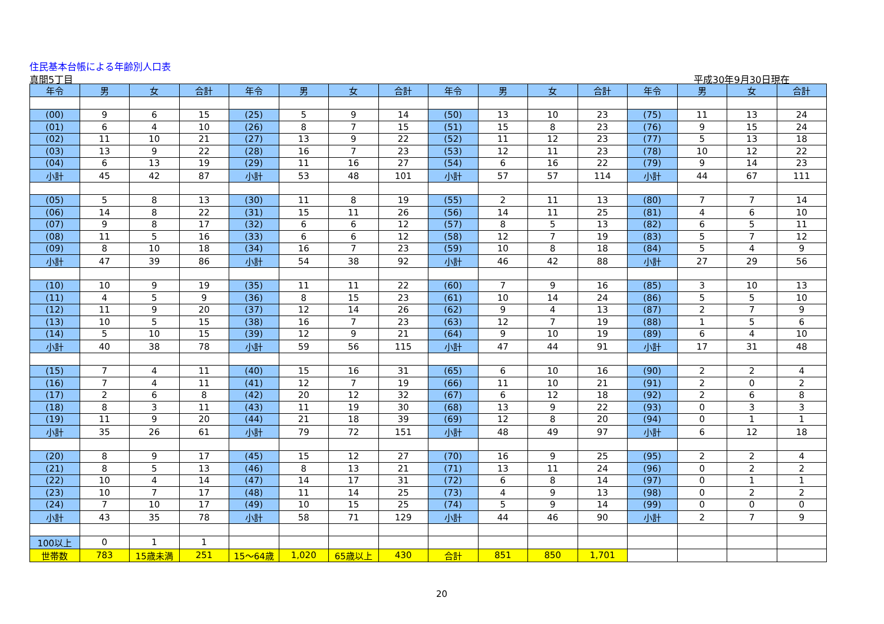住民基本台帳による年齢別人口表
真間5丁目 平成30年9月30日現在
| 年令 | 男 | 女 | 合計 | 年令 | 男 | 女 | 合計 | 年令 | 男 | 女 | 合計 | 年令 | 男 | 女 | 合計 |
| --- | --- | --- | --- | --- | --- | --- | --- | --- | --- | --- | --- | --- | --- | --- | --- |
| (00) | 9 | 6 | 15 | (25) | 5 | 9 | 14 | (50) | 13 | 10 | 23 | (75) | 11 | 13 | 24 |
| (01) | 6 | 4 | 10 | (26) | 8 | 7 | 15 | (51) | 15 | 8 | 23 | (76) | 9 | 15 | 24 |
| (02) | 11 | 10 | 21 | (27) | 13 | 9 | 22 | (52) | 11 | 12 | 23 | (77) | 5 | 13 | 18 |
| (03) | 13 | 9 | 22 | (28) | 16 | 7 | 23 | (53) | 12 | 11 | 23 | (78) | 10 | 12 | 22 |
| (04) | 6 | 13 | 19 | (29) | 11 | 16 | 27 | (54) | 6 | 16 | 22 | (79) | 9 | 14 | 23 |
| 小計 | 45 | 42 | 87 | 小計 | 53 | 48 | 101 | 小計 | 57 | 57 | 114 | 小計 | 44 | 67 | 111 |
| (05) | 5 | 8 | 13 | (30) | 11 | 8 | 19 | (55) | 2 | 11 | 13 | (80) | 7 | 7 | 14 |
| (06) | 14 | 8 | 22 | (31) | 15 | 11 | 26 | (56) | 14 | 11 | 25 | (81) | 4 | 6 | 10 |
| (07) | 9 | 8 | 17 | (32) | 6 | 6 | 12 | (57) | 8 | 5 | 13 | (82) | 6 | 5 | 11 |
| (08) | 11 | 5 | 16 | (33) | 6 | 6 | 12 | (58) | 12 | 7 | 19 | (83) | 5 | 7 | 12 |
| (09) | 8 | 10 | 18 | (34) | 16 | 7 | 23 | (59) | 10 | 8 | 18 | (84) | 5 | 4 | 9 |
| 小計 | 47 | 39 | 86 | 小計 | 54 | 38 | 92 | 小計 | 46 | 42 | 88 | 小計 | 27 | 29 | 56 |
| (10) | 10 | 9 | 19 | (35) | 11 | 11 | 22 | (60) | 7 | 9 | 16 | (85) | 3 | 10 | 13 |
| (11) | 4 | 5 | 9 | (36) | 8 | 15 | 23 | (61) | 10 | 14 | 24 | (86) | 5 | 5 | 10 |
| (12) | 11 | 9 | 20 | (37) | 12 | 14 | 26 | (62) | 9 | 4 | 13 | (87) | 2 | 7 | 9 |
| (13) | 10 | 5 | 15 | (38) | 16 | 7 | 23 | (63) | 12 | 7 | 19 | (88) | 1 | 5 | 6 |
| (14) | 5 | 10 | 15 | (39) | 12 | 9 | 21 | (64) | 9 | 10 | 19 | (89) | 6 | 4 | 10 |
| 小計 | 40 | 38 | 78 | 小計 | 59 | 56 | 115 | 小計 | 47 | 44 | 91 | 小計 | 17 | 31 | 48 |
| (15) | 7 | 4 | 11 | (40) | 15 | 16 | 31 | (65) | 6 | 10 | 16 | (90) | 2 | 2 | 4 |
| (16) | 7 | 4 | 11 | (41) | 12 | 7 | 19 | (66) | 11 | 10 | 21 | (91) | 2 | 0 | 2 |
| (17) | 2 | 6 | 8 | (42) | 20 | 12 | 32 | (67) | 6 | 12 | 18 | (92) | 2 | 6 | 8 |
| (18) | 8 | 3 | 11 | (43) | 11 | 19 | 30 | (68) | 13 | 9 | 22 | (93) | 0 | 3 | 3 |
| (19) | 11 | 9 | 20 | (44) | 21 | 18 | 39 | (69) | 12 | 8 | 20 | (94) | 0 | 1 | 1 |
| 小計 | 35 | 26 | 61 | 小計 | 79 | 72 | 151 | 小計 | 48 | 49 | 97 | 小計 | 6 | 12 | 18 |
| (20) | 8 | 9 | 17 | (45) | 15 | 12 | 27 | (70) | 16 | 9 | 25 | (95) | 2 | 2 | 4 |
| (21) | 8 | 5 | 13 | (46) | 8 | 13 | 21 | (71) | 13 | 11 | 24 | (96) | 0 | 2 | 2 |
| (22) | 10 | 4 | 14 | (47) | 14 | 17 | 31 | (72) | 6 | 8 | 14 | (97) | 0 | 1 | 1 |
| (23) | 10 | 7 | 17 | (48) | 11 | 14 | 25 | (73) | 4 | 9 | 13 | (98) | 0 | 2 | 2 |
| (24) | 7 | 10 | 17 | (49) | 10 | 15 | 25 | (74) | 5 | 9 | 14 | (99) | 0 | 0 | 0 |
| 小計 | 43 | 35 | 78 | 小計 | 58 | 71 | 129 | 小計 | 44 | 46 | 90 | 小計 | 2 | 7 | 9 |
| 100以上 | 0 | 1 | 1 | | | | | | | | | | | | |
| 世帯数 | 783 | 15歳未満 | 251 | 15～64歳 | 1,020 | 65歳以上 | 430 | 合計 | 851 | 850 | 1,701 | | | | |
20